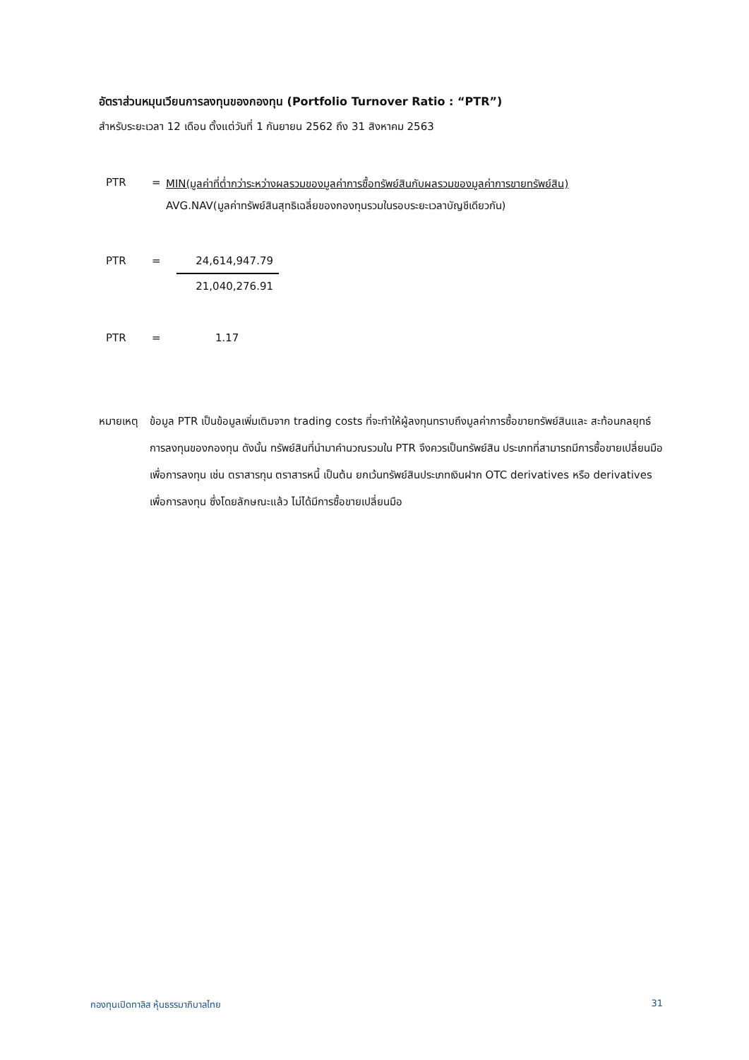อัตราส่วนหมุนเวียนการลงทุนของกองทุน (Portfolio Turnover Ratio : “PTR”)
สำหรับระยะเวลา 12 เดือน ตั้งแต่วันที่ 1 กันยายน 2562 ถึง 31 สิงหาคม 2563
PTR = MIN(มูลค่าที่ต่ำกว่าระหว่างผลรวมของมูลค่าการซื้อทรัพย์สินกับผลรวมของมูลค่าการขายทรัพย์สิน)
AVG.NAV(มูลค่าทรัพย์สินสุทธิเฉลี่ยของกองทุนรวมในรอบระยะเวลาบัญชีเดียวกัน)
PTR = 24,614,947.79 21,040,276.91
PTR = 1.17
หมายเหตุ ข้อมูล PTR เป็นข้อมูลเพิ่มเติมจาก trading costs ที่จะทำให้ผู้ลงทุนทราบถึงมูลค่าการซื้อขายทรัพย์สินและ สะท้อนกลยุทธ์การลงทุนของกองทุน ดังนั้น ทรัพย์สินที่นำมาคำนวณรวมใน PTR จึงควรเป็นทรัพย์สิน ประเภทที่สามารถมีการซื้อขายเปลี่ยนมือเพื่อการลงทุน เช่น ตราสารทุน ตราสารหนี้ เป็นต้น ยกเว้นทรัพย์สินประเภทเงินฝาก OTC derivatives หรือ derivatives เพื่อการลงทุน ซึ่งโดยลักษณะแล้ว ไม่ได้มีการซื้อขายเปลี่ยนมือ
กองทุนเปิดทาลิส หุ้นธรรมาภิบาลไทย 31